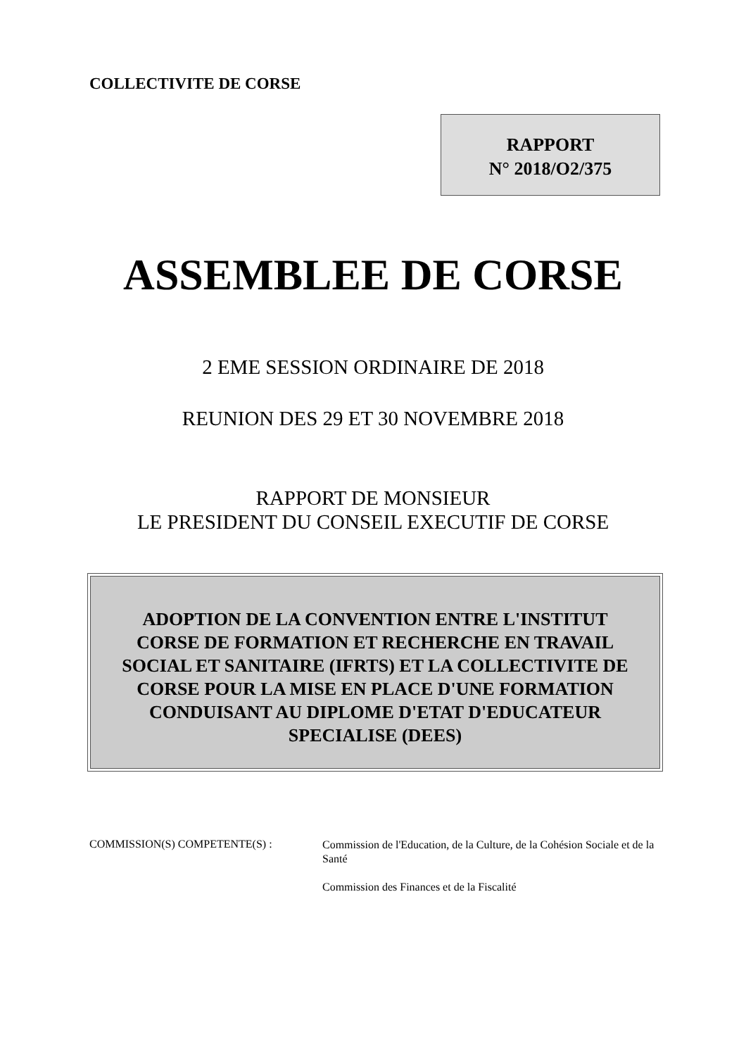COLLECTIVITE DE CORSE
RAPPORT
N° 2018/O2/375
ASSEMBLEE DE CORSE
2 EME SESSION ORDINAIRE DE 2018
REUNION DES 29 ET 30 NOVEMBRE 2018
RAPPORT DE MONSIEUR
LE PRESIDENT DU CONSEIL EXECUTIF DE CORSE
ADOPTION DE LA CONVENTION ENTRE L'INSTITUT
CORSE DE FORMATION ET RECHERCHE EN TRAVAIL
SOCIAL ET SANITAIRE (IFRTS) ET LA COLLECTIVITE DE
CORSE POUR LA MISE EN PLACE D'UNE FORMATION
CONDUISANT AU DIPLOME D'ETAT D'EDUCATEUR
SPECIALISE (DEES)
COMMISSION(S) COMPETENTE(S) :
Commission de l'Education, de la Culture, de la Cohésion Sociale et de la Santé
Commission des Finances et de la Fiscalité